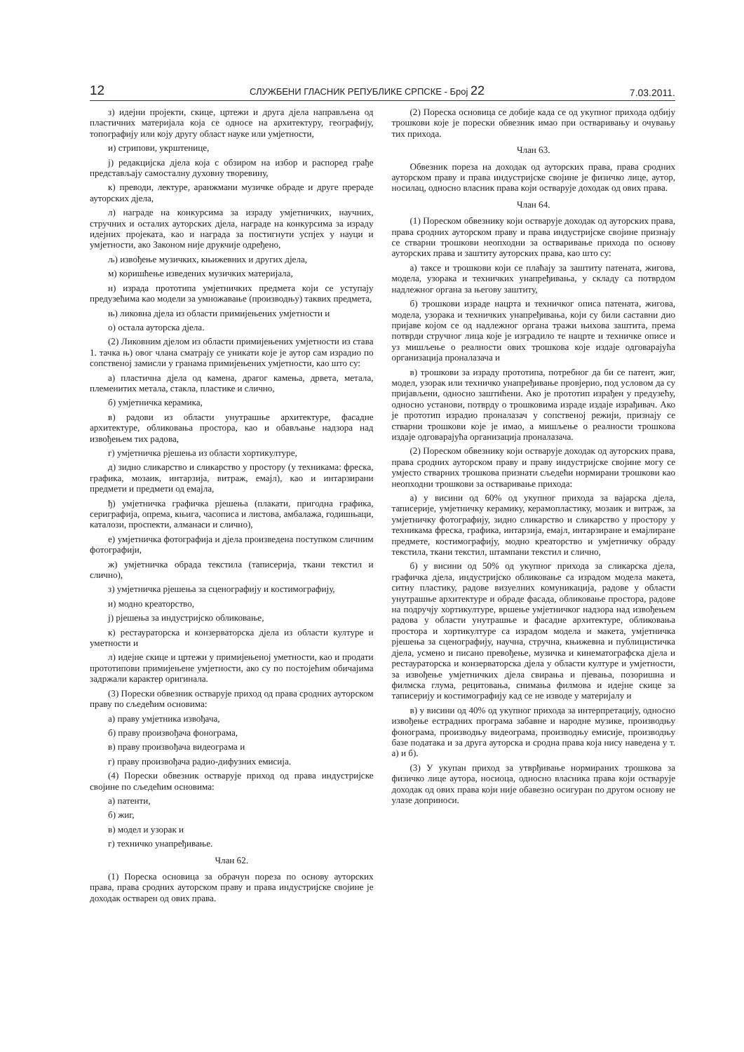12 СЛУЖБЕНИ ГЛАСНИК РЕПУБЛИКЕ СРПСКЕ - Број 22 7.03.2011.
з) идејни пројекти, скице, цртежи и друга дјела направљена од пластичних материјала која се односе на архитектуру, географију, топографију или коју другу област науке или умјетности,
и) стрипови, укрштенице,
ј) редакцијска дјела која с обзиром на избор и распоред грађе представљају самосталну духовну творевину,
к) преводи, лектуре, аранжмани музичке обраде и друге прераде ауторских дјела,
л) награде на конкурсима за израду умјетничких, научних, стручних и осталих ауторских дјела, награде на конкурсима за израду идејних пројеката, као и награда за постигнути успјех у науци и умјетности, ако Законом није друкчије одређено,
љ) извођење музичких, књижевних и других дјела,
м) коришћење изведених музичких материјала,
н) израда прототипа умјетничких предмета који се уступају предузећима као модели за умножавање (производњу) таквих предмета,
њ) ликовна дјела из области примијењених умјетности и
о) остала ауторска дјела.
(2) Ликовним дјелом из области примијењених умјетности из става 1. тачка њ) овог члана сматрају се уникати које је аутор сам израдио по сопственој замисли у гранама примијењених умјетности, као што су:
а) пластична дјела од камена, драгог камења, дрвета, метала, племенитих метала, стакла, пластике и слично,
б) умјетничка керамика,
в) радови из области унутрашње архитектуре, фасадне архитектуре, обликовања простора, као и обављање надзора над извођењем тих радова,
г) умјетничка рјешења из области хортикултуре,
д) зидно сликарство и сликарство у простору (у техникама: фреска, графика, мозаик, интарзија, витраж, емајл), као и интарзирани предмети и предмети од емајла,
ђ) умјетничка графичка рјешења (плакати, пригодна графика, серигрaфија, опрема, књига, часописа и листова, амбалажа, годишњаци, каталози, проспекти, алманаси и слично),
е) умјетничка фотографија и дјела произведена поступком сличним фотографији,
ж) умјетничка обрада текстила (таписерија, ткани текстил и слично),
з) умјетничка рјешења за сценографију и костимографију,
и) модно креаторство,
ј) рјешења за индустријско обликовање,
к) рестаураторска и конзерваторска дјела из области културе и уметности и
л) идејне скице и цртежи у примијењеној уметности, као и продати прототипови примијењене умјетности, ако су по постојећим обичајима задржали карактер оригинала.
(3) Порески обвезник остварује приход од права сродних ауторском праву по сљедећим основима:
а) праву умјетника извођача,
б) праву произвођача фонограма,
в) праву произвођача видеограма и
г) праву произвођача радио-дифузних емисија.
(4) Порески обвезник остварује приход од права индустријске својине по сљедећим основима:
а) патенти,
б) жиг,
в) модел и узорак и
г) техничко унапређивање.
Члан 62.
(1) Пореска основица за обрачун пореза по основу ауторских права, права сродних ауторском праву и права индустријске својине је доходак остварен од ових права.
(2) Пореска основица се добије када се од укупног прихода одбију трошкови које је порески обвезник имао при остваривању и очувању тих прихода.
Члан 63.
Обвезник пореза на доходак од ауторских права, права сродних ауторском праву и права индустријске својине је физичко лице, аутор, носилац, односно власник права који остварује доходак од ових права.
Члан 64.
(1) Пореском обвезнику који остварује доходак од ауторских права, права сродних ауторском праву и права индустријске својине признају се стварни трошкови неопходни за остваривање прихода по основу ауторских права и заштиту ауторских права, као што су:
а) таксе и трошкови који се плаћају за заштиту патената, жигова, модела, узорака и техничких унапређивања, у складу са потврдом надлежног органа за његову заштиту,
б) трошкови израде нацрта и техничког описа патената, жигова, модела, узорака и техничких унапређивања, који су били саставни дио пријаве којом се од надлежног органа тражи њихова заштита, према потврди стручног лица које је изградило те нацрте и техничке описе и уз мишљење о реалности ових трошкова које издаје одговарајућа организација проналазача и
в) трошкови за израду прототипа, потребног да би се патент, жиг, модел, узорак или техничко унапређивање провјерио, под условом да су пријављени, односно заштићени. Ако је прототип израђен у предузећу, односно установи, потврду о трошковима израде издаје израђивач. Ако је прототип израдио проналазач у сопственој режији, признају се стварни трошкови које је имао, а мишљење о реалности трошкова издаје одговарајућа организација проналазача.
(2) Пореском обвезнику који остварује доходак од ауторских права, права сродних ауторском праву и праву индустријске својине могу се умјесто стварних трошкова признати сљедећи нормирани трошкови као неопходни трошкови за остваривање прихода:
а) у висини од 60% од укупног прихода за вајарска дјела, таписерије, умјетничку керамику, керамопластику, мозаик и витраж, за умјетничку фотографију, зидно сликарство и сликарство у простору у техникама фреска, графика, интарзија, емајл, интарзиране и емајлиране предмете, костимографију, модно креаторство и умјетничку обраду текстила, ткани текстил, штампани текстил и слично,
б) у висини од 50% од укупног прихода за сликарска дјела, графичка дјела, индустријско обликовање са израдом модела макета, ситну пластику, радове визуелних комуникација, радове у области унутрашње архитектуре и обраде фасада, обликовање простора, радове на подручју хортикултуре, вршење умјетничког надзора над извођењем радова у области унутрашње и фасадне архитектуре, обликовања простора и хортикултуре са израдом модела и макета, умјетничка рјешења за сценографију, научна, стручна, књижевна и публицистичка дјела, усмено и писано превођење, музичка и кинематографска дјела и рестаураторска и конзерваторска дјела у области културе и умјетности, за извођење умјетничких дјела свирања и пјевања, позоришна и филмска глума, рецитовања, снимања филмова и идејне скице за таписерију и костимографију кад се не изводе у материјалу и
в) у висини од 40% од укупног прихода за интерпретацију, односно извођење естрадних програма забавне и народне музике, производњу фонограма, производњу видеограма, производњу емисије, производњу базе података и за друга ауторска и сродна права која нису наведена у т. а) и б).
(3) У укупан приход за утврђивање нормираних трошкова за физичко лице аутора, носиоца, односно власника права који остварује доходак од ових права који није обавезно осигуран по другом основу не улазе доприноси.